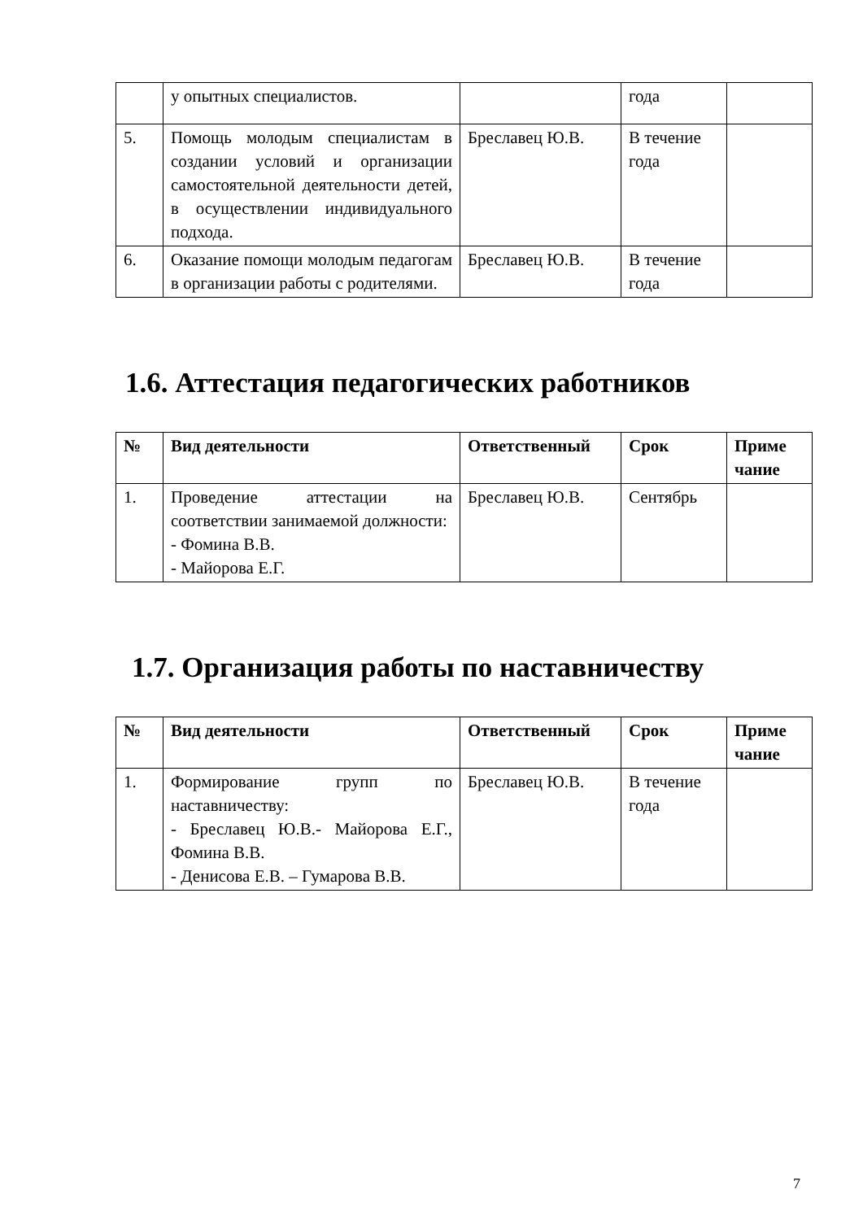| | у опытных специалистов. | | года | |
| 5. | Помощь молодым специалистам в создании условий и организации самостоятельной деятельности детей, в осуществлении индивидуального подхода. | Бреславец Ю.В. | В течение года | |
| 6. | Оказание помощи молодым педагогам в организации работы с родителями. | Бреславец Ю.В. | В течение года | |
1.6. Аттестация педагогических работников
| № | Вид деятельности | Ответственный | Срок | Приме чание |
| --- | --- | --- | --- | --- |
| 1. | Проведение аттестации на соответствии занимаемой должности: - Фомина В.В. - Майорова Е.Г. | Бреславец Ю.В. | Сентябрь | |
1.7. Организация работы по наставничеству
| № | Вид деятельности | Ответственный | Срок | Приме чание |
| --- | --- | --- | --- | --- |
| 1. | Формирование групп по наставничеству: - Бреславец Ю.В.- Майорова Е.Г., Фомина В.В. - Денисова Е.В. – Гумарова В.В. | Бреславец Ю.В. | В течение года | |
7